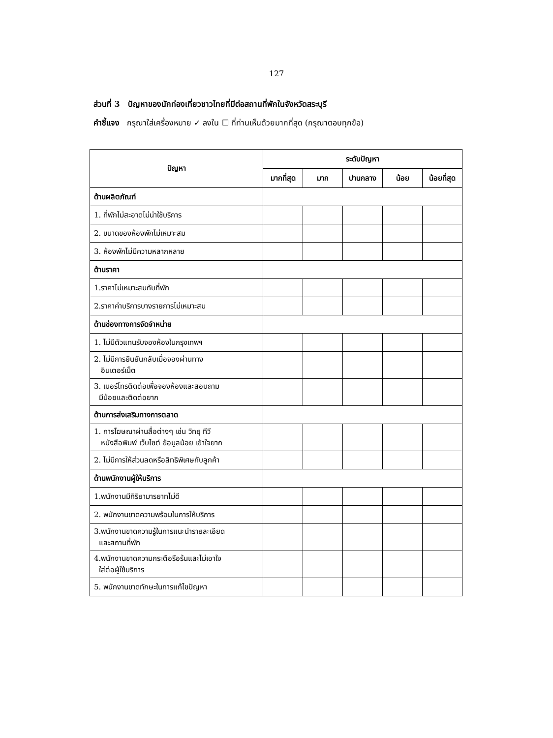127
ส่วนที่ 3 ปัญหาของนักท่องเที่ยวชาวไทยที่มีต่อสถานที่พักในจังหวัดสระบุรี
คำชี้แจง กรุณาใส่เครื่องหมาย ✓ ลงใน ☐ ที่ท่านเห็นด้วยมากที่สุด (กรุณาตอบทุกข้อ)
| ปัญหา | ระดับปัญหา | | | | |
| --- | --- | --- | --- | --- | --- |
| | มากที่สุด | มาก | ปานกลาง | น้อย | น้อยที่สุด |
| ด้านผลิตภัณฑ์ | | | | | |
| 1. ที่พักไม่สะอาดไม่น่าใช้บริการ | | | | | |
| 2. ขนาดของห้องพักไม่เหมาะสม | | | | | |
| 3. ห้องพักไม่มีความหลากหลาย | | | | | |
| ด้านราคา | | | | | |
| 1.ราคาไม่เหมาะสมกับที่พัก | | | | | |
| 2.ราคาค่าบริการบางรายการไม่เหมาะสม | | | | | |
| ด้านช่องทางการจัดจำหน่าย | | | | | |
| 1. ไม่มีตัวแทนรับจองห้องในกรุงเทพฯ | | | | | |
| 2. ไม่มีการยืนยันกลับเมื่อจองผ่านทาง อินเตอร์เน็ต | | | | | |
| 3. เบอร์โทรติดต่อเพื่อจองห้องและสอบถาม มีน้อยและติดต่อยาก | | | | | |
| ด้านการส่งเสริมทางการตลาด | | | | | |
| 1. การโฆษณาผ่านสื่อต่างๆ เช่น วิทยุ ทีวี หนังสือพิมพ์ เว็บไซต์ ข้อมูลน้อย เข้าใจยาก | | | | | |
| 2. ไม่มีการให้ส่วนลดหรือสิทธิพิเศษกับลูกค้า | | | | | |
| ด้านพนักงานผู้ให้บริการ | | | | | |
| 1.พนักงานมีกิริยามารยาทไม่ดี | | | | | |
| 2. พนักงานขาดความพร้อมในการให้บริการ | | | | | |
| 3.พนักงานขาดความรู้ในการแนะนำรายละเอียด และสถานที่พัก | | | | | |
| 4.พนักงานขาดความกระตือรือร้นและไม่เอาใจ ใส่ต่อผู้ใช้บริการ | | | | | |
| 5. พนักงานขาดทักษะในการแก้ไขปัญหา | | | | | |